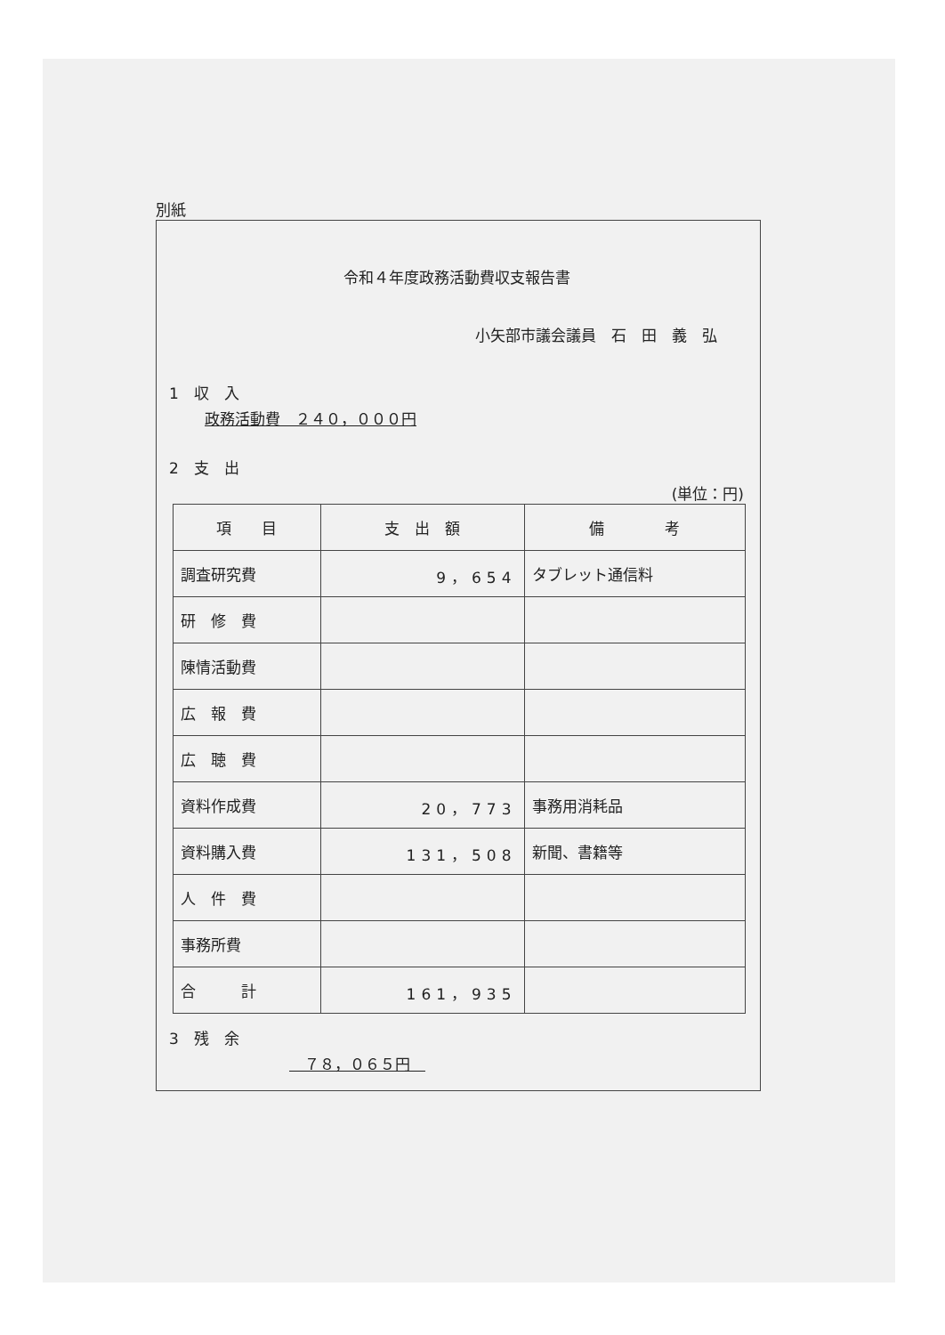別紙
令和４年度政務活動費収支報告書
小矢部市議会議員　石　田　義　弘
1　収　入
政務活動費　２４０，０００円
2　支　出
(単位：円)
| 項 目 | 支 出 額 | 備 考 |
| --- | --- | --- |
| 調査研究費 | 9，654 | タブレット通信料 |
| 研 修 費 | | |
| 陳情活動費 | | |
| 広 報 費 | | |
| 広 聴 費 | | |
| 資料作成費 | 20，773 | 事務用消耗品 |
| 資料購入費 | 131，508 | 新聞、書籍等 |
| 人 件 費 | | |
| 事務所費 | | |
| 合 計 | 161，935 | |
3　残　余
　７８，０６５円